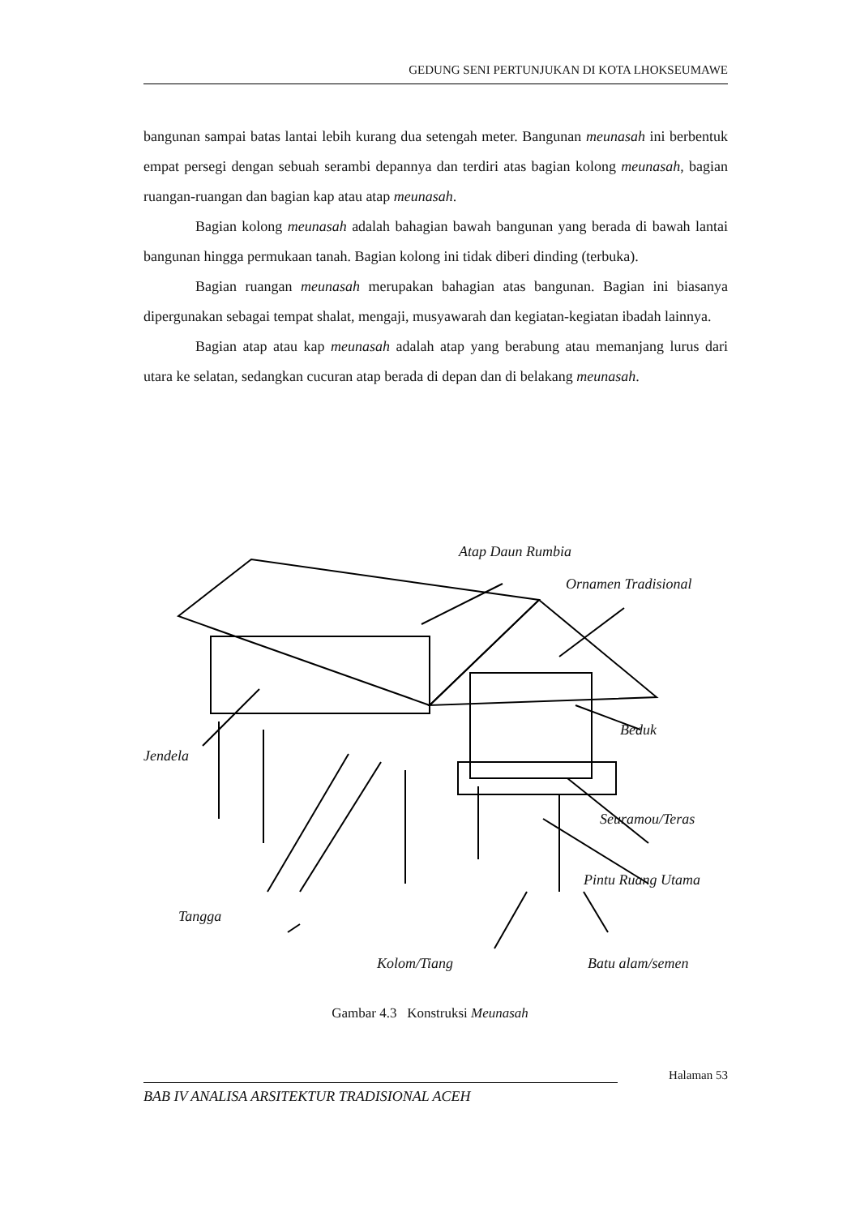GEDUNG SENI PERTUNJUKAN DI KOTA LHOKSEUMAWE
bangunan sampai batas lantai lebih kurang dua setengah meter. Bangunan meunasah ini berbentuk empat persegi dengan sebuah serambi depannya dan terdiri atas bagian kolong meunasah, bagian ruangan-ruangan dan bagian kap atau atap meunasah.
Bagian kolong meunasah adalah bahagian bawah bangunan yang berada di bawah lantai bangunan hingga permukaan tanah. Bagian kolong ini tidak diberi dinding (terbuka).
Bagian ruangan meunasah merupakan bahagian atas bangunan. Bagian ini biasanya dipergunakan sebagai tempat shalat, mengaji, musyawarah dan kegiatan-kegiatan ibadah lainnya.
Bagian atap atau kap meunasah adalah atap yang berabung atau memanjang lurus dari utara ke selatan, sedangkan cucuran atap berada di depan dan di belakang meunasah.
Atap Daun Rumbia
Ornamen Tradisional
Beduk
Jendela
Seuramou/Teras
Pintu Ruang Utama
Tangga
Kolom/Tiang Batu alam/semen
Gambar 4.3 Konstruksi Meunasah
Halaman 53
BAB IV ANALISA ARSITEKTUR TRADISIONAL ACEH